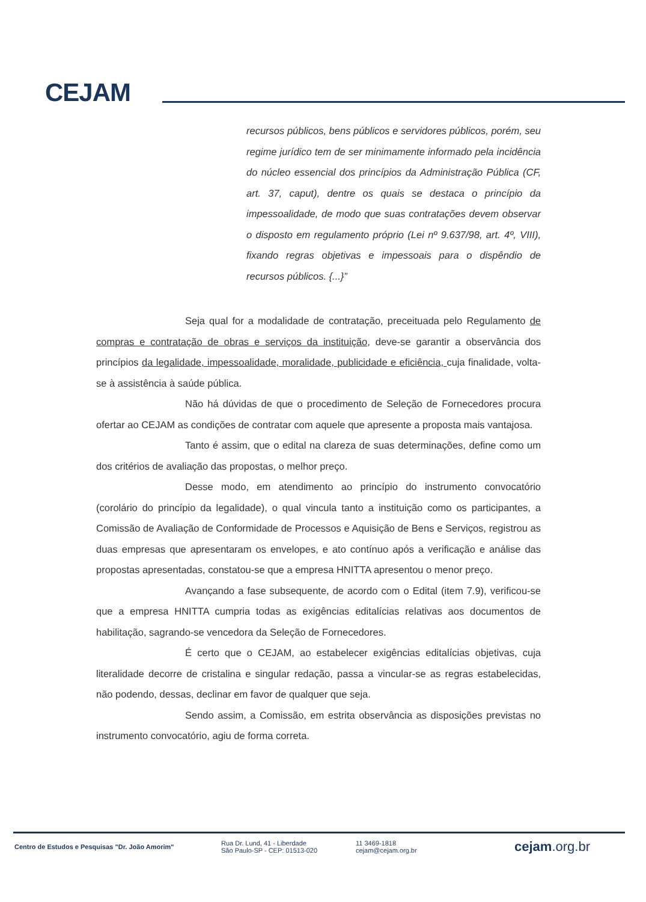CEJAM
recursos públicos, bens públicos e servidores públicos, porém, seu regime jurídico tem de ser minimamente informado pela incidência do núcleo essencial dos princípios da Administração Pública (CF, art. 37, caput), dentre os quais se destaca o princípio da impessoalidade, de modo que suas contratações devem observar o disposto em regulamento próprio (Lei nº 9.637/98, art. 4º, VIII), fixando regras objetivas e impessoais para o dispêndio de recursos públicos. {...}”
Seja qual for a modalidade de contratação, preceituada pelo Regulamento de compras e contratação de obras e serviços da instituição, deve-se garantir a observância dos princípios da legalidade, impessoalidade, moralidade, publicidade e eficiência, cuja finalidade, volta-se à assistência à saúde pública.
Não há dúvidas de que o procedimento de Seleção de Fornecedores procura ofertar ao CEJAM as condições de contratar com aquele que apresente a proposta mais vantajosa.
Tanto é assim, que o edital na clareza de suas determinações, define como um dos critérios de avaliação das propostas, o melhor preço.
Desse modo, em atendimento ao princípio do instrumento convocatório (corolário do princípio da legalidade), o qual vincula tanto a instituição como os participantes, a Comissão de Avaliação de Conformidade de Processos e Aquisição de Bens e Serviços, registrou as duas empresas que apresentaram os envelopes, e ato contínuo após a verificação e análise das propostas apresentadas, constatou-se que a empresa HNITTA apresentou o menor preço.
Avançando a fase subsequente, de acordo com o Edital (item 7.9), verificou-se que a empresa HNITTA cumpria todas as exigências editalícias relativas aos documentos de habilitação, sagrando-se vencedora da Seleção de Fornecedores.
É certo que o CEJAM, ao estabelecer exigências editalícias objetivas, cuja literalidade decorre de cristalina e singular redação, passa a vincular-se as regras estabelecidas, não podendo, dessas, declinar em favor de qualquer que seja.
Sendo assim, a Comissão, em estrita observância as disposições previstas no instrumento convocatório, agiu de forma correta.
Centro de Estudos e Pesquisas "Dr. João Amorim"
Rua Dr. Lund, 41 - Liberdade
São Paulo-SP - CEP: 01513-020
11 3469-1818
cejam@cejam.org.br
cejam.org.br